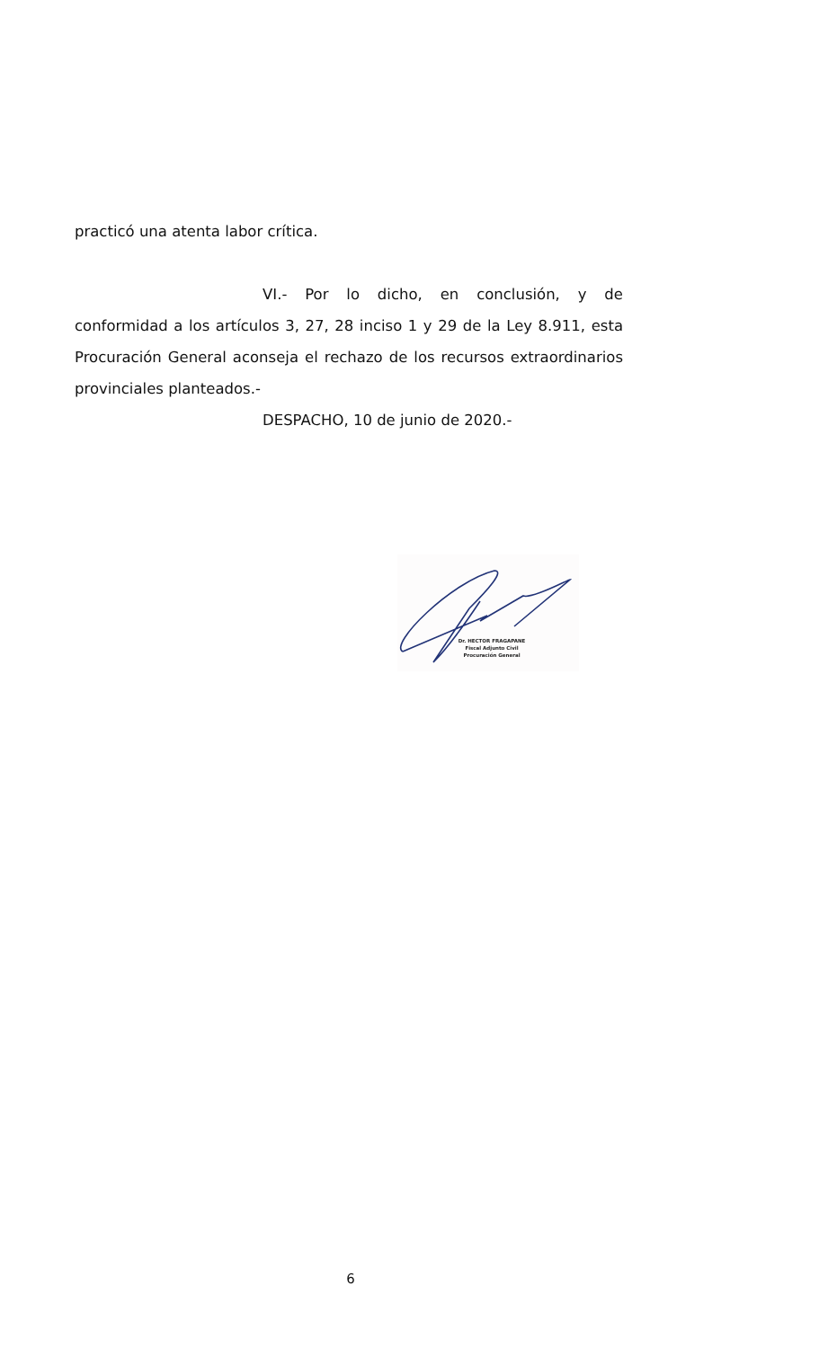practicó una atenta labor crítica.
VI.- Por lo dicho, en conclusión, y de conformidad a los artículos 3, 27, 28 inciso 1 y 29 de la Ley 8.911, esta Procuración General aconseja el rechazo de los recursos extraordinarios provinciales planteados.-
DESPACHO, 10 de junio de 2020.-
Dr. HECTOR FRAGAPANE
Fiscal Adjunto Civil
Procuración General
6